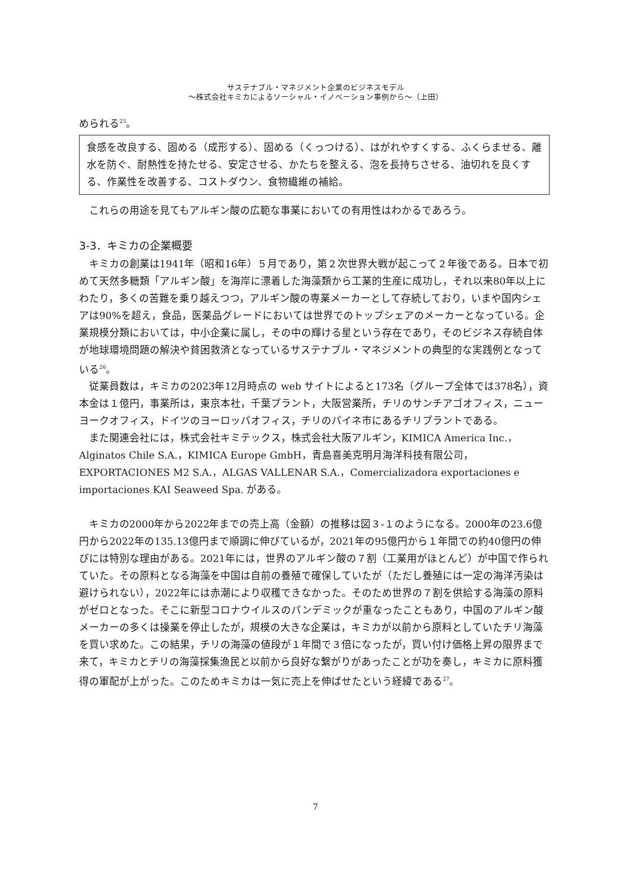サステナブル・マネジメント企業のビジネスモデル
～株式会社キミカによるソーシャル・イノベーション事例から～（上田）
められる<sup>25</sup>。
食感を改良する、固める（成形する）、固める（くっつける）、はがれやすくする、ふくらませる、離水を防ぐ、耐熱性を持たせる、安定させる、かたちを整える、泡を長持ちさせる、油切れを良くする、作業性を改善する、コストダウン、食物繊維の補給。
これらの用途を見てもアルギン酸の広範な事業においての有用性はわかるであろう。
3-3．キミカの企業概要
キミカの創業は1941年（昭和16年）５月であり，第２次世界大戦が起こって２年後である。日本で初めて天然多糖類「アルギン酸」を海岸に漂着した海藻類から工業的生産に成功し，それ以来80年以上にわたり，多くの苦難を乗り越えつつ，アルギン酸の専業メーカーとして存続しており，いまや国内シェアは90%を超え，食品，医薬品グレードにおいては世界でのトップシェアのメーカーとなっている。企業規模分類においては，中小企業に属し，その中の輝ける星という存在であり，そのビジネス存続自体が地球環境問題の解決や貧困救済となっているサステナブル・マネジメントの典型的な実践例となっている<sup>26</sup>。
従業員数は，キミカの2023年12月時点の web サイトによると173名（グループ全体では378名），資本金は１億円，事業所は，東京本社，千葉プラント，大阪営業所，チリのサンチアゴオフィス，ニューヨークオフィス，ドイツのヨーロッパオフィス，チリのパイネ市にあるチリプラントである。
また関連会社には，株式会社キミテックス，株式会社大阪アルギン，KIMICA America Inc.，Alginatos Chile S.A.，KIMICA Europe GmbH，青島喜美克明月海洋科技有限公司，EXPORTACIONES M2 S.A.，ALGAS VALLENAR S.A.，Comercializadora exportaciones e importaciones KAI Seaweed Spa. がある。
キミカの2000年から2022年までの売上高（金額）の推移は図３-１のようになる。2000年の23.6億円から2022年の135.13億円まで順調に伸びているが，2021年の95億円から１年間での約40億円の伸びには特別な理由がある。2021年には，世界のアルギン酸の７割（工業用がほとんど）が中国で作られていた。その原料となる海藻を中国は自前の養殖で確保していたが（ただし養殖には一定の海洋汚染は避けられない），2022年には赤潮により収穫できなかった。そのため世界の７割を供給する海藻の原料がゼロとなった。そこに新型コロナウイルスのパンデミックが重なったこともあり，中国のアルギン酸メーカーの多くは操業を停止したが，規模の大きな企業は，キミカが以前から原料としていたチリ海藻を買い求めた。この結果，チリの海藻の値段が１年間で３倍になったが，買い付け価格上昇の限界まで来て，キミカとチリの海藻採集漁民と以前から良好な繋がりがあったことが功を奏し，キミカに原料獲得の軍配が上がった。このためキミカは一気に売上を伸ばせたという経緯である<sup>27</sup>。
7